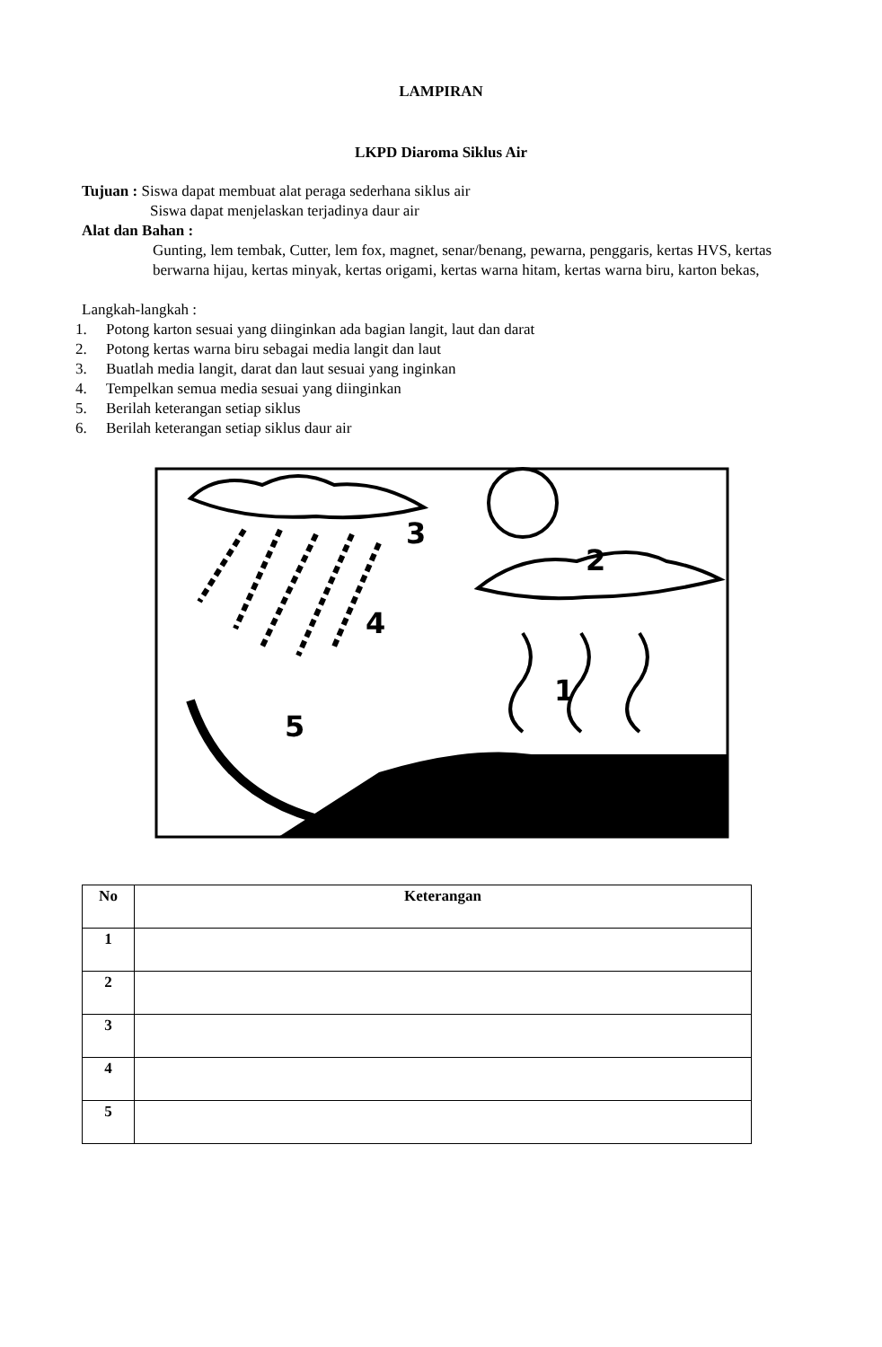LAMPIRAN
LKPD Diaroma Siklus Air
Tujuan : Siswa dapat membuat alat peraga sederhana siklus air
Siswa dapat menjelaskan terjadinya daur air
Alat dan Bahan :
Gunting, lem tembak, Cutter, lem fox, magnet, senar/benang, pewarna, penggaris, kertas HVS, kertas berwarna hijau, kertas minyak, kertas origami, kertas warna hitam, kertas warna biru, karton bekas,
Langkah-langkah :
1. Potong karton sesuai yang diinginkan ada bagian langit, laut dan darat
2. Potong kertas warna biru sebagai media langit dan laut
3. Buatlah media langit, darat dan laut sesuai yang inginkan
4. Tempelkan semua media sesuai yang diinginkan
5. Berilah keterangan setiap siklus
6. Berilah keterangan setiap siklus daur air
3
2
4
1
5
| No | Keterangan |
| --- | --- |
| 1 | |
| 2 | |
| 3 | |
| 4 | |
| 5 | |